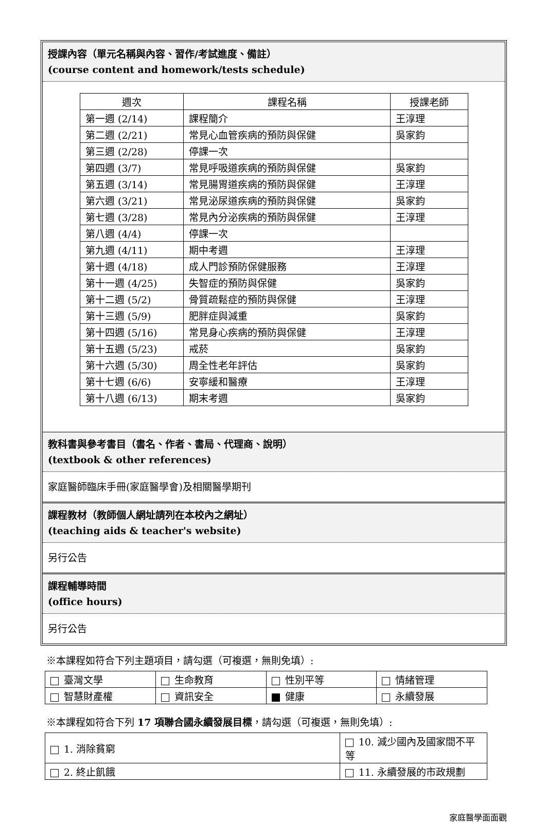授課內容（單元名稱與內容、習作/考試進度、備註）
(course content and homework/tests schedule)
| 週次 | 課程名稱 | 授課老師 |
| --- | --- | --- |
| 第一週 (2/14) | 課程簡介 | 王淳理 |
| 第二週 (2/21) | 常見心血管疾病的預防與保健 | 吳家鈞 |
| 第三週 (2/28) | 停課一次 | |
| 第四週 (3/7) | 常見呼吸道疾病的預防與保健 | 吳家鈞 |
| 第五週 (3/14) | 常見腸胃道疾病的預防與保健 | 王淳理 |
| 第六週 (3/21) | 常見泌尿道疾病的預防與保健 | 吳家鈞 |
| 第七週 (3/28) | 常見內分泌疾病的預防與保健 | 王淳理 |
| 第八週 (4/4) | 停課一次 | |
| 第九週 (4/11) | 期中考週 | 王淳理 |
| 第十週 (4/18) | 成人門診預防保健服務 | 王淳理 |
| 第十一週 (4/25) | 失智症的預防與保健 | 吳家鈞 |
| 第十二週 (5/2) | 骨質疏鬆症的預防與保健 | 王淳理 |
| 第十三週 (5/9) | 肥胖症與減重 | 吳家鈞 |
| 第十四週 (5/16) | 常見身心疾病的預防與保健 | 王淳理 |
| 第十五週 (5/23) | 戒菸 | 吳家鈞 |
| 第十六週 (5/30) | 周全性老年評估 | 吳家鈞 |
| 第十七週 (6/6) | 安寧緩和醫療 | 王淳理 |
| 第十八週 (6/13) | 期末考週 | 吳家鈞 |
教科書與參考書目（書名、作者、書局、代理商、說明）
(textbook & other references)
家庭醫師臨床手冊(家庭醫學會)及相關醫學期刊
課程教材（教師個人網址請列在本校內之網址）
(teaching aids & teacher's website)
另行公告
課程輔導時間
(office hours)
另行公告
※本課程如符合下列主題項目，請勾選（可複選，無則免填）:
| 臺灣文學 | 生命教育 | 性別平等 | 情緒管理 |
| 智慧財產權 | 資訊安全 | 健康 | 永續發展 |
※本課程如符合下列 17 項聯合國永續發展目標，請勾選（可複選，無則免填）:
| 1. 消除貧窮 | 10. 減少國內及國家間不平等 |
| 2. 終止飢餓 | 11. 永續發展的市政規劃 |
家庭醫學面面觀